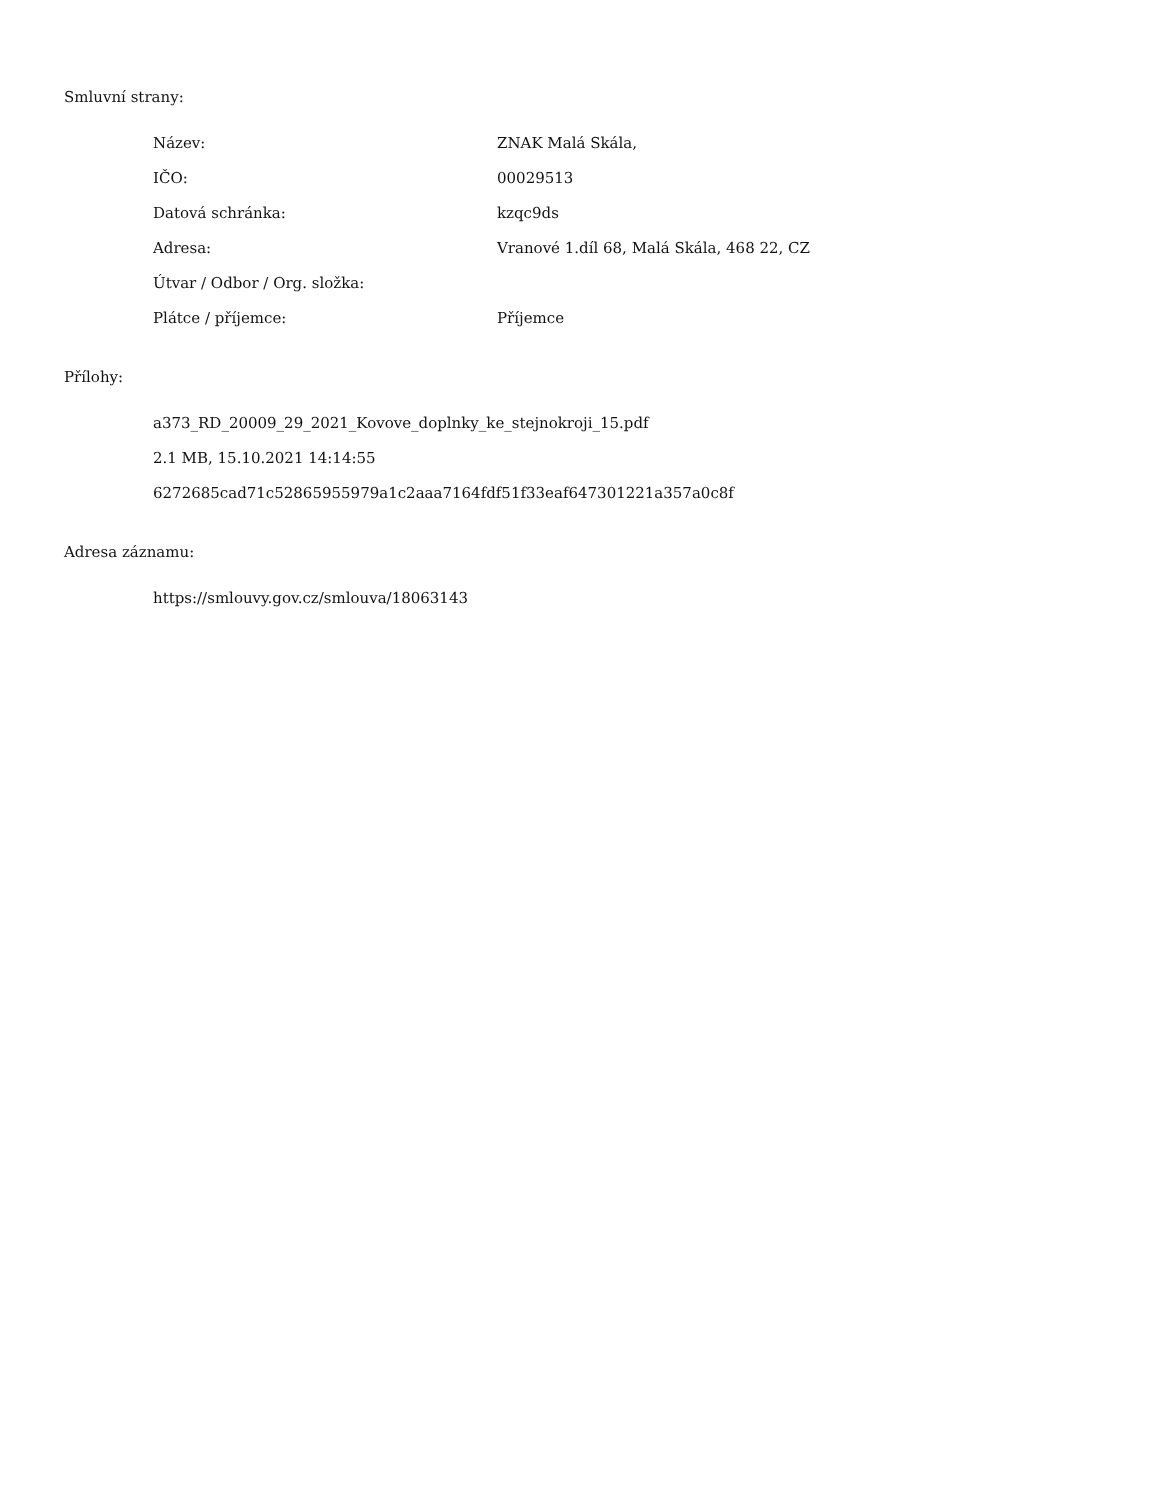Smluvní strany:
| Název: | ZNAK Malá Skála, |
| IČO: | 00029513 |
| Datová schránka: | kzqc9ds |
| Adresa: | Vranové 1.díl 68, Malá Skála, 468 22, CZ |
| Útvar / Odbor / Org. složka: | |
| Plátce / příjemce: | Příjemce |
Přílohy:
a373_RD_20009_29_2021_Kovove_doplnky_ke_stejnokroji_15.pdf
2.1 MB, 15.10.2021 14:14:55
6272685cad71c52865955979a1c2aaa7164fdf51f33eaf647301221a357a0c8f
Adresa záznamu:
https://smlouvy.gov.cz/smlouva/18063143